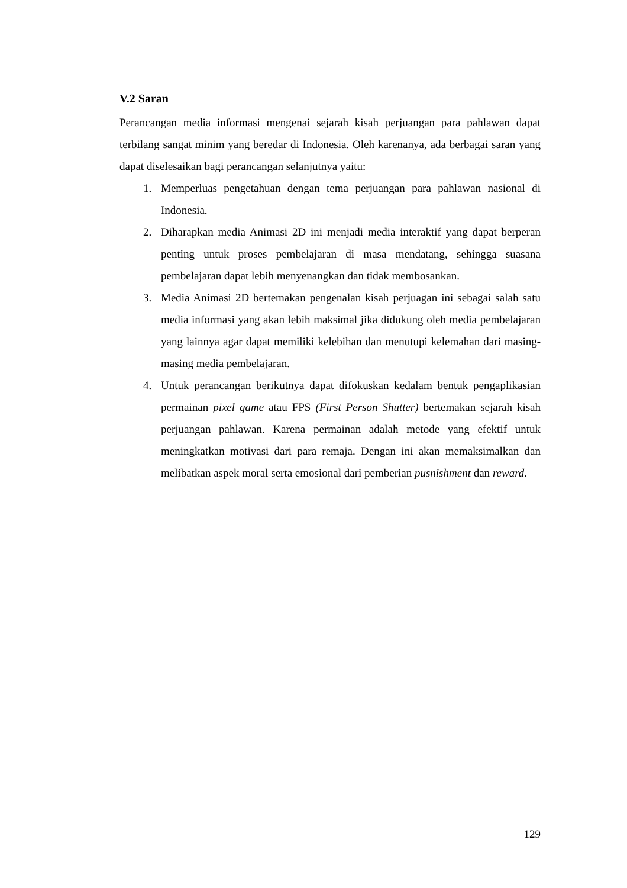V.2 Saran
Perancangan media informasi mengenai sejarah kisah perjuangan para pahlawan dapat terbilang sangat minim yang beredar di Indonesia. Oleh karenanya, ada berbagai saran yang dapat diselesaikan bagi perancangan selanjutnya yaitu:
1. Memperluas pengetahuan dengan tema perjuangan para pahlawan nasional di Indonesia.
2. Diharapkan media Animasi 2D ini menjadi media interaktif yang dapat berperan penting untuk proses pembelajaran di masa mendatang, sehingga suasana pembelajaran dapat lebih menyenangkan dan tidak membosankan.
3. Media Animasi 2D bertemakan pengenalan kisah perjuagan ini sebagai salah satu media informasi yang akan lebih maksimal jika didukung oleh media pembelajaran yang lainnya agar dapat memiliki kelebihan dan menutupi kelemahan dari masing-masing media pembelajaran.
4. Untuk perancangan berikutnya dapat difokuskan kedalam bentuk pengaplikasian permainan pixel game atau FPS (First Person Shutter) bertemakan sejarah kisah perjuangan pahlawan. Karena permainan adalah metode yang efektif untuk meningkatkan motivasi dari para remaja. Dengan ini akan memaksimalkan dan melibatkan aspek moral serta emosional dari pemberian pusnishment dan reward.
129